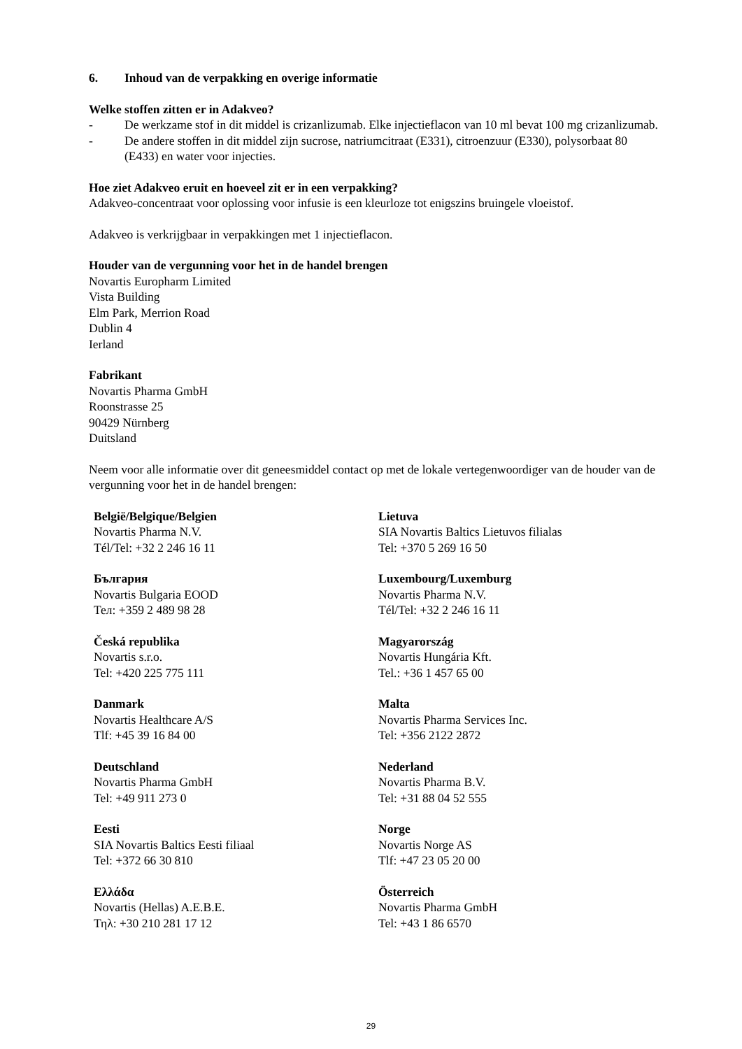6. Inhoud van de verpakking en overige informatie
Welke stoffen zitten er in Adakveo?
- De werkzame stof in dit middel is crizanlizumab. Elke injectieflacon van 10 ml bevat 100 mg crizanlizumab.
- De andere stoffen in dit middel zijn sucrose, natriumcitraat (E331), citroenzuur (E330), polysorbaat 80 (E433) en water voor injecties.
Hoe ziet Adakveo eruit en hoeveel zit er in een verpakking?
Adakveo-concentraat voor oplossing voor infusie is een kleurloze tot enigszins bruingele vloeistof.
Adakveo is verkrijgbaar in verpakkingen met 1 injectieflacon.
Houder van de vergunning voor het in de handel brengen
Novartis Europharm Limited
Vista Building
Elm Park, Merrion Road
Dublin 4
Ierland
Fabrikant
Novartis Pharma GmbH
Roonstrasse 25
90429 Nürnberg
Duitsland
Neem voor alle informatie over dit geneesmiddel contact op met de lokale vertegenwoordiger van de houder van de vergunning voor het in de handel brengen:
| België/Belgique/Belgien Novartis Pharma N.V. Tél/Tel: +32 2 246 16 11 | Lietuva SIA Novartis Baltics Lietuvos filialas Tel: +370 5 269 16 50 |
| България Novartis Bulgaria EOOD Тел: +359 2 489 98 28 | Luxembourg/Luxemburg Novartis Pharma N.V. Tél/Tel: +32 2 246 16 11 |
| Česká republika Novartis s.r.o. Tel: +420 225 775 111 | Magyarország Novartis Hungária Kft. Tel.: +36 1 457 65 00 |
| Danmark Novartis Healthcare A/S Tlf: +45 39 16 84 00 | Malta Novartis Pharma Services Inc. Tel: +356 2122 2872 |
| Deutschland Novartis Pharma GmbH Tel: +49 911 273 0 | Nederland Novartis Pharma B.V. Tel: +31 88 04 52 555 |
| Eesti SIA Novartis Baltics Eesti filiaal Tel: +372 66 30 810 | Norge Novartis Norge AS Tlf: +47 23 05 20 00 |
| Ελλάδα Novartis (Hellas) A.E.B.E. Τηλ: +30 210 281 17 12 | Österreich Novartis Pharma GmbH Tel: +43 1 86 6570 |
29